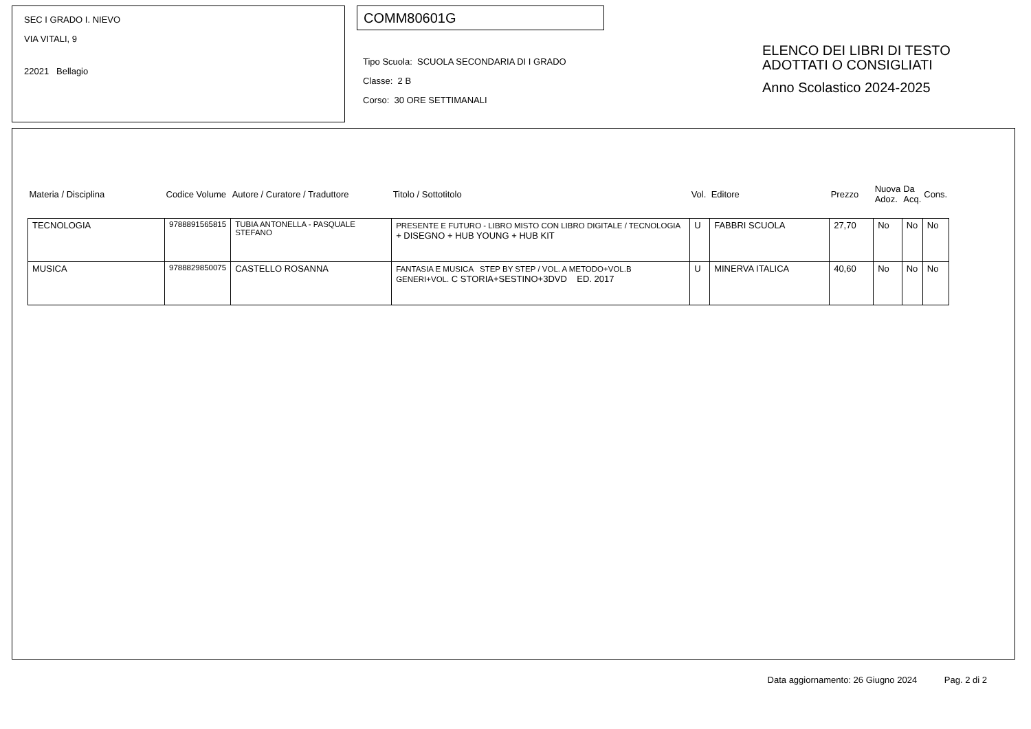SEC I GRADO I. NIEVO
VIA VITALI, 9
22021 Bellagio
COMM80601G
Tipo Scuola: SCUOLA SECONDARIA DI I GRADO
Classe: 2 B
Corso: 30 ORE SETTIMANALI
ELENCO DEI LIBRI DI TESTO
ADOTTATI O CONSIGLIATI
Anno Scolastico 2024-2025
| Materia / Disciplina | Codice Volume | Autore / Curatore / Traduttore | Titolo / Sottotitolo | Vol. | Editore | Prezzo | Nuova Adoz. | Da Acq. | Cons. |
| --- | --- | --- | --- | --- | --- | --- | --- | --- | --- |
| TECNOLOGIA | 9788891565815 | TUBIA ANTONELLA - PASQUALE STEFANO | PRESENTE E FUTURO - LIBRO MISTO CON LIBRO DIGITALE / TECNOLOGIA + DISEGNO + HUB YOUNG + HUB KIT | U | FABBRI SCUOLA | 27,70 | No | No | No |
| MUSICA | 9788829850075 | CASTELLO ROSANNA | FANTASIA E MUSICA STEP BY STEP / VOL. A METODO+VOL.B GENERI+VOL. C STORIA+SESTINO+3DVD ED. 2017 | U | MINERVA ITALICA | 40,60 | No | No | No |
Data aggiornamento: 26 Giugno 2024 Pag. 2 di 2